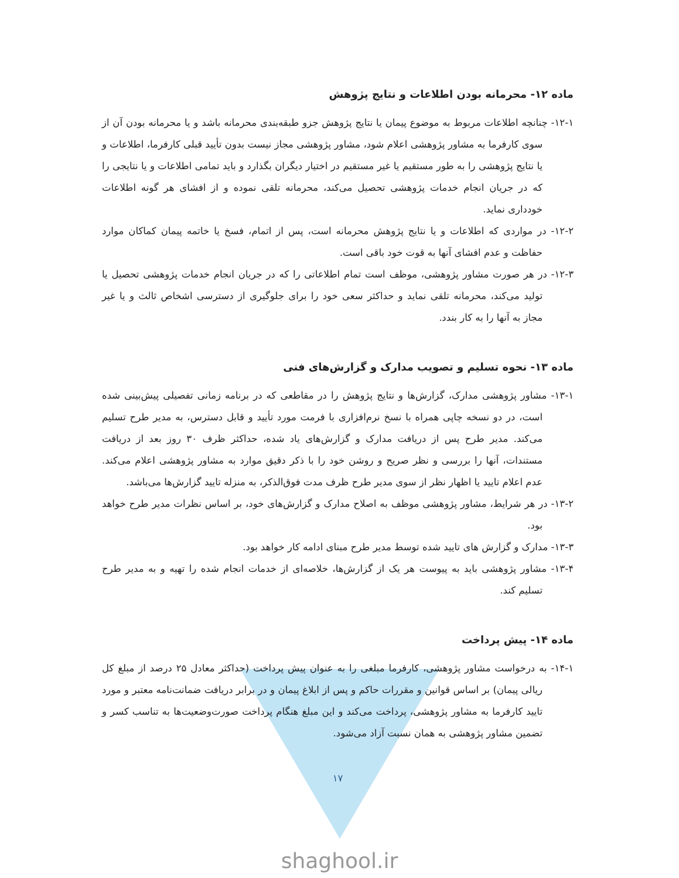ماده ۱۲- محرمانه بودن اطلاعات و نتایج پژوهش
۱۲-۱- چنانچه اطلاعات مربوط به موضوع پیمان یا نتایج پژوهش جزو طبقه‌بندی محرمانه باشد و یا محرمانه بودن آن از سوی کارفرما به مشاور پژوهشی اعلام شود، مشاور پژوهشی مجاز نیست بدون تأیید قبلی کارفرما، اطلاعات و یا نتایج پژوهشی را به طور مستقیم یا غیر مستقیم در اختیار دیگران بگذارد و باید تمامی اطلاعات و یا نتایجی را که در جریان انجام خدمات پژوهشی تحصیل می‌کند، محرمانه تلقی نموده و از افشای هر گونه اطلاعات خودداری نماید.
۱۲-۲- در مواردی که اطلاعات و یا نتایج پژوهش محرمانه است، پس از اتمام، فسخ یا خاتمه پیمان کماکان موارد حفاظت و عدم افشای آنها به قوت خود باقی است.
۱۲-۳- در هر صورت مشاور پژوهشی، موظف است تمام اطلاعاتی را که در جریان انجام خدمات پژوهشی تحصیل یا تولید می‌کند، محرمانه تلقی نماید و حداکثر سعی خود را برای جلوگیری از دسترسی اشخاص ثالث و یا غیر مجاز به آنها را به کار بندد.
ماده ۱۳- نحوه تسلیم و تصویب مدارک و گزارش‌های فنی
۱۳-۱- مشاور پژوهشی مدارک، گزارش‌ها و نتایج پژوهش را در مقاطعی که در برنامه زمانی تفصیلی پیش‌بینی شده است، در دو نسخه چاپی همراه با نسخ نرم‌افزاری با فرمت مورد تأیید و قابل دسترس، به مدیر طرح تسلیم می‌کند. مدیر طرح پس از دریافت مدارک و گزارش‌های یاد شده، حداکثر ظرف ۳۰ روز بعد از دریافت مستندات، آنها را بررسی و نظر صریح و روشن خود را با ذکر دقیق موارد به مشاور پژوهشی اعلام می‌کند. عدم اعلام تایید یا اظهار نظر از سوی مدیر طرح ظرف مدت فوق‌الذکر، به منزله تایید گزارش‌ها می‌باشد.
۱۳-۲- در هر شرایط، مشاور پژوهشی موظف به اصلاح مدارک و گزارش‌های خود، بر اساس نظرات مدیر طرح خواهد بود.
۱۳-۳- مدارک و گزارش های تایید شده توسط مدیر طرح مبنای ادامه کار خواهد بود.
۱۳-۴- مشاور پژوهشی باید به پیوست هر یک از گزارش‌ها، خلاصه‌ای از خدمات انجام شده را تهیه و به مدیر طرح تسلیم کند.
ماده ۱۴- پیش پرداخت
۱۴-۱- به درخواست مشاور پژوهشی، کارفرما مبلغی را به عنوان پیش پرداخت (حداکثر معادل ۲۵ درصد از مبلغ کل ریالی پیمان) بر اساس قوانین و مقررات حاکم و پس از ابلاغ پیمان و در برابر دریافت ضمانت‌نامه معتبر و مورد تایید کارفرما به مشاور پژوهشی، پرداخت می‌کند و این مبلغ هنگام پرداخت صورت‌وضعیت‌ها به تناسب کسر و تضمین مشاور پژوهشی به همان نسبت آزاد می‌شود.
۱۷
shaghool.ir